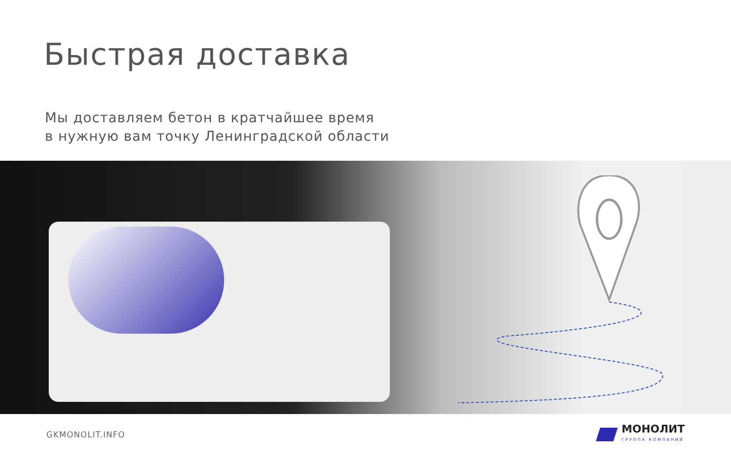Быстрая доставка
Мы доставляем бетон в кратчайшее время
в нужную вам точку Ленинградской области
GKMONOLIT.INFO
МОНОЛИТ
ГРУППА КОМПАНИЙ